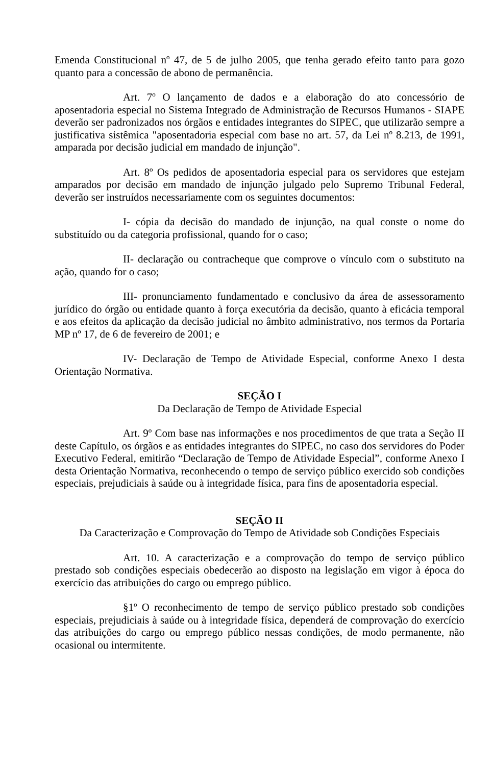Emenda Constitucional nº 47, de 5 de julho 2005, que tenha gerado efeito tanto para gozo quanto para a concessão de abono de permanência.
Art. 7º O lançamento de dados e a elaboração do ato concessório de aposentadoria especial no Sistema Integrado de Administração de Recursos Humanos - SIAPE deverão ser padronizados nos órgãos e entidades integrantes do SIPEC, que utilizarão sempre a justificativa sistêmica "aposentadoria especial com base no art. 57, da Lei nº 8.213, de 1991, amparada por decisão judicial em mandado de injunção".
Art. 8º Os pedidos de aposentadoria especial para os servidores que estejam amparados por decisão em mandado de injunção julgado pelo Supremo Tribunal Federal, deverão ser instruídos necessariamente com os seguintes documentos:
I- cópia da decisão do mandado de injunção, na qual conste o nome do substituído ou da categoria profissional, quando for o caso;
II- declaração ou contracheque que comprove o vínculo com o substituto na ação, quando for o caso;
III- pronunciamento fundamentado e conclusivo da área de assessoramento jurídico do órgão ou entidade quanto à força executória da decisão, quanto à eficácia temporal e aos efeitos da aplicação da decisão judicial no âmbito administrativo, nos termos da Portaria MP nº 17, de 6 de fevereiro de 2001; e
IV- Declaração de Tempo de Atividade Especial, conforme Anexo I desta Orientação Normativa.
SEÇÃO I
Da Declaração de Tempo de Atividade Especial
Art. 9º Com base nas informações e nos procedimentos de que trata a Seção II deste Capítulo, os órgãos e as entidades integrantes do SIPEC, no caso dos servidores do Poder Executivo Federal, emitirão “Declaração de Tempo de Atividade Especial”, conforme Anexo I desta Orientação Normativa, reconhecendo o tempo de serviço público exercido sob condições especiais, prejudiciais à saúde ou à integridade física, para fins de aposentadoria especial.
SEÇÃO II
Da Caracterização e Comprovação do Tempo de Atividade sob Condições Especiais
Art. 10. A caracterização e a comprovação do tempo de serviço público prestado sob condições especiais obedecerão ao disposto na legislação em vigor à época do exercício das atribuições do cargo ou emprego público.
§1º O reconhecimento de tempo de serviço público prestado sob condições especiais, prejudiciais à saúde ou à integridade física, dependerá de comprovação do exercício das atribuições do cargo ou emprego público nessas condições, de modo permanente, não ocasional ou intermitente.